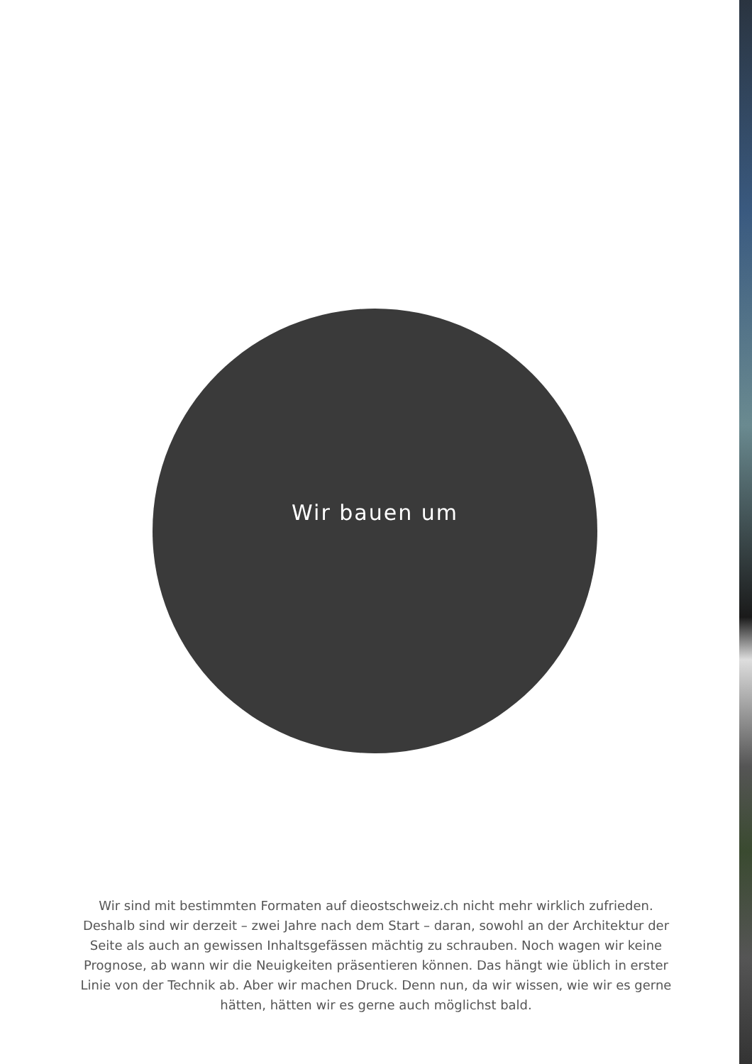Wir bauen um
Wir sind mit bestimmten Formaten auf dieostschweiz.ch nicht mehr wirklich zufrieden. Deshalb sind wir derzeit – zwei Jahre nach dem Start – daran, sowohl an der Architektur der Seite als auch an gewissen Inhaltsgefässen mächtig zu schrauben. Noch wagen wir keine Prognose, ab wann wir die Neuigkeiten präsentieren können. Das hängt wie üblich in erster Linie von der Technik ab. Aber wir machen Druck. Denn nun, da wir wissen, wie wir es gerne hätten, hätten wir es gerne auch möglichst bald.